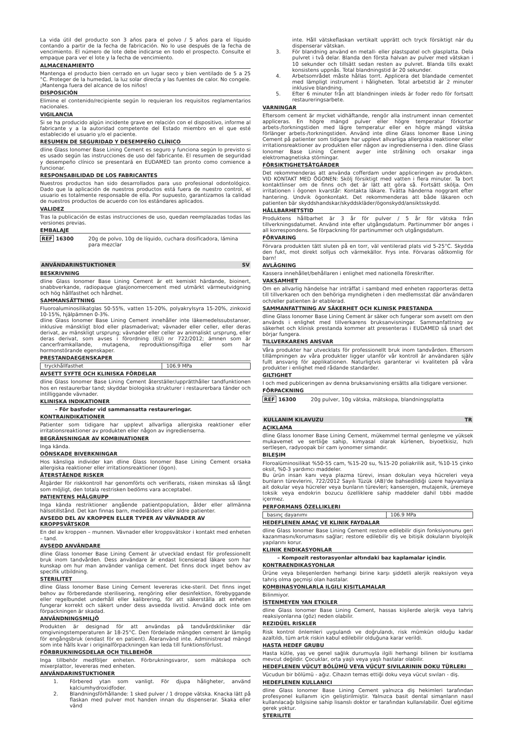La vida útil del producto son 3 años para el polvo / 5 años para el líquido contando a partir de la fecha de fabricación. No lo use después de la fecha de vencimiento. El número de lote debe indicarse en todo el prospecto. Consulte el empaque para ver el lote y la fecha de vencimiento.
ALMACENAMIENTO
Mantenga el producto bien cerrado en un lugar seco y bien ventilado de 5 a 25 °C. Proteger de la humedad, la luz solar directa y las fuentes de calor. No congele. ¡Mantenga fuera del alcance de los niños!
DISPOSICIÓN
Elimine el contenido/recipiente según lo requieran los requisitos reglamentarios nacionales.
VIGILANCIA
Si se ha producido algún incidente grave en relación con el dispositivo, informe al fabricante y a la autoridad competente del Estado miembro en el que esté establecido el usuario y/o el paciente.
RESUMEN DE SEGURIDAD Y DESEMPEÑO CLÍNICO
dline Glass Ionomer Base Lining Cement es seguro y funciona según lo previsto si es usado según las instrucciones de uso del fabricante. El resumen de seguridad y desempeño clínico se presentará en EUDAMED tan pronto como comience a funcionar.
RESPONSABILIDAD DE LOS FABRICANTES
Nuestros productos han sido desarrollados para uso profesional odontológico. Dado que la aplicación de nuestros productos está fuera de nuestro control, el usuario es totalmente responsable de ella. Por supuesto, garantizamos la calidad de nuestros productos de acuerdo con los estándares aplicados.
VALIDEZ
Tras la publicación de estas instrucciones de uso, quedan reemplazadas todas las versiones previas.
EMBALAJE
REF 16300 20g de polvo, 10g de líquido, cuchara dosificadora, lámina para mezclar
ANVÄNDARINSTUKTIONER SV
BESKRIVNING
dline Glass Ionomer Base Lining Cement är ett kemiskt härdande, bioinert, snabbverkande, radiopaque glasjonomercement med utmärkt värmeutvidgning och hög hållfasthet och hårdhet.
SAMMANSÄTTNING
Fluoroaluminosilikatglas 50-55%, vatten 15-20%, polyakrylsyra 15-20%, zinkoxid 10-15%, hjälpämnen 0-3%.
dline Glass Ionomer Base Lining Cement innehåller inte läkemedelssubstanser, inklusive mänskligt blod eller plasmaderivat; vävnader eller celler, eller deras derivat, av mänskligt ursprung; vävnader eller celler av animaliskt ursprung, eller deras derivat, som avses i förordning (EU) nr 722/2012; ämnen som är cancerframkallande, mutagena, reproduktionsgiftiga eller som har hormonstörande egenskaper.
PRESTANDAEGENSKAPER
| tryckhållfasthet | 106.9 MPa |
AVSETT SYFTE OCH KLINISKA FÖRDELAR
dline Glass Ionomer Base Lining Cement återställer/upprätthåller tandfunktionen hos en restaurerbar tand; skyddar biologiska strukturer i restaurerbara tänder och intilliggande vävnader.
KLINISKA INDIKATIONER
– För basfoder vid sammansatta restaureringar.
KONTRAINDIKATIONER
Patienter som tidigare har upplevt allvarliga allergiska reaktioner eller irritationsreaktioner av produkten eller någon av ingredienserna.
BEGRÄNSNINGAR AV KOMBINATIONER
Inga kända.
OÖNSKADE BIVERKNINGAR
Hos känsliga individer kan dline Glass Ionomer Base Lining Cement orsaka allergiska reaktioner eller irritationsreaktioner (ögon).
ÅTERSTÅENDE RISKER
Åtgärder för riskkontroll har genomförts och verifierats, risken minskas så långt som möjligt, den totala restrisken bedöms vara acceptabel.
PATIENTENS MÅLGRUPP
Inga kända restriktioner angående patientpopulation, ålder eller allmänna hälsotillstånd. Det kan finnas barn, medelålders eller äldre patienter.
AVSEDD DEL AV KROPPEN ELLER TYPER AV VÄVNADER AV KROPPSVÄTSKOR
En del av kroppen – munnen. Vävnader eller kroppsvätskor i kontakt med enheten – tand.
AVSEDD ANVÄNDARE
dline Glass Ionomer Base Lining Cement är utvecklad endast för professionellt bruk inom tandvården. Dess användare är endast licensierad läkare som har kunskap om hur man använder vanliga cement. Det finns dock inget behov av specifik utbildning.
STERILITET
dline Glass Ionomer Base Lining Cement levereras icke-steril. Det finns inget behov av förberedande sterilisering, rengöring eller desinfektion, förebyggande eller regelbundet underhåll eller kalibrering, för att säkerställa att enheten fungerar korrekt och säkert under dess avsedda livstid. Använd dock inte om förpackningen är skadad.
ANVÄNDNINGSMILJÖ
Produkten är designad för att användas på tandvårdskliniker där omgivningstemperaturen är 18-25°C. Den fördelade mängden cement är lämplig för engångsbruk (endast för en patient). Återanvänd inte. Administrerad mängd som inte hålls kvar i originalförpackningen kan leda till funktionsförlust.
FÖRBRUKNINGSDELAR OCH TILLBEHÖR
Inga tillbehör medföljer enheten. Förbrukningsvaror, som mätskopa och mixerplattor, levereras med enheten.
ANVÄNDARINSTUKTIONER
1. Förbered ytan som vanligt. För djupa håligheter, använd kalciumhydroxidfoder.
2. Blandningsförhållande: 1 sked pulver / 1 droppe vätska. Knacka lätt på flaskan med pulver mot handen innan du dispenserar. Skaka eller vänd
inte. Håll vätskeflaskan vertikalt upprätt och tryck försiktigt när du dispenserar vätskan.
3. För blandning använd en metall- eller plastspatel och glasplatta. Dela pulvret i två delar. Blanda den första halvan av pulver med vätskan i 10 sekunder och tillsätt sedan resten av pulvret. Blanda tills exakt konsistens uppnås. Total blandningstid är 20 sekunder.
4. Arbetsområdet måste hållas torrt. Applicera det blandade cementet med lämpligt instrument i håligheten. Total arbetstid är 2 minuter inklusive blandning.
5. Efter 6 minuter från att blandningen inleds är foder redo för fortsatt restaureringsarbete.
VARNINGAR
Eftersom cement är mycket vidhäftande, rengör alla instrument innan cementet appliceras. En högre mängd pulver eller högre temperatur förkortar arbets-/torkningstiden med lägre temperatur eller en högre mängd vätska förlänger arbets-/torkningstiden. Använd inte dline Glass Ionomer Base Lining Cement på patienter som tidigare har upplevt allvarliga allergiska reaktioner eller irritationsreaktioner av produkten eller någon av ingredienserna i den. dline Glass Ionomer Base Lining Cement avger inte strålning och orsakar inga elektromagnetiska störningar.
FÖRSIKTIGHETSÅTGÄRDER
Det rekommenderas att använda cofferdam under appliceringen av produkten. VID KONTAKT MED ÖGONEN: Skölj försiktigt med vatten i flera minuter. Ta bort kontaktlinser om de finns och det är lätt att göra så. Fortsätt skölja. Om irritationen i ögonen kvarstår: Kontakta läkare. Tvätta händerna noggrant efter hantering. Undvik ögonkontakt. Det rekommenderas att både läkaren och patienten bär skyddshandskar/skyddskläder/ögonskydd/ansiktsskydd.
HÅLLBARHETSTID
Produktens hållbarhet är 3 år för pulver / 5 år för vätska från tillverkningsdatumet. Använd inte efter utgångsdatum. Partinummer bör anges i all korrespondens. Se förpackning för partinummer och utgångsdatum.
FÖRVARING
Förvara produkten tätt sluten på en torr, väl ventilerad plats vid 5-25°C. Skydda den fukt, mot direkt solljus och värmekällor. Frys inte. Förvaras oåtkomlig för barn!
AVLÄGNING
Kassera innehållet/behållaren i enlighet med nationella föreskrifter.
VAKSAMHET
Om en allvarlig händelse har inträffat i samband med enheten rapporteras detta till tillverkaren och den behöriga myndigheten i den medlemsstat där användaren och/eller patienten är etablerad.
SAMMANFATTNING AV SÄKERHET OCH KLINISK PRESTANDA
dline Glass Ionomer Base Lining Cement är säker och fungerar som avsett om den används i enlighet med tillverkarens bruksanvisningar. Sammanfattning av säkerhet och klinisk prestanda kommer att presenteras i EUDAMED så snart det börjar fungera.
TILLVERKARENS ANSVAR
Våra produkter har utvecklats för professionellt bruk inom tandvården. Eftersom tillämpningen av våra produkter ligger utanför vår kontroll är användaren själv fullt ansvarig för applikationen. Naturligtvis garanterar vi kvaliteten på våra produkter i enlighet med rådande standarder.
GILTIGHET
I och med publiceringen av denna bruksanvisning ersätts alla tidigare versioner.
FÖRPACKNING
REF 16300 20g pulver, 10g vätska, mätskopa, blandningsplatta
KULLANIM KILAVUZU TR
AÇIKLAMA
dline Glass Ionomer Base Lining Cement, mükemmel termal genleşme ve yüksek mukavemet ve sertliğe sahip, kimyasal olarak kürlenen, biyoetkisiz, hızlı sertleşen, radyoopak bir cam iyonomer simandır.
BILEŞIM
Floroalüminosilikat %50-55 cam, %15-20 su, %15-20 poliakrilik asit, %10-15 çinko oksit, %0-3 yardımcı maddeler.
Bu ürün insan kanı veya plazma türevi, insan dokuları veya hücreleri veya bunların türevlerini, 722/2012 Sayılı Tüzük (AB)'de bahsedildiği üzere hayvanlara ait dokular veya hücreler veya bunların türevleri; kanserojen, mutajenik, üremeye toksik veya endokrin bozucu özelliklere sahip maddeler dahil tıbbi madde içermez.
PERFORMANS ÖZELLIKLERI
| basınç dayanımı | 106.9 MPa |
HEDEFLENEN AMAÇ VE KLINIK FAYDALAR
dline Glass Ionomer Base Lining Cement restore edilebilir dişin fonksiyonunu geri kazanmasını/korumasını sağlar; restore edilebilir diş ve bitişik dokuların biyolojik yapılarını korur.
KLINIK ENDIKASYONLAR
– Kompozit restorasyonlar altındaki baz kaplamalar içindir.
KONTRAENDIKASYONLAR
Ürüne veya bileşenlerden herhangi birine karşı şiddetli alerjik reaksiyon veya tahriş olma geçmişi olan hastalar.
KOMBINASYONLARLA ILGILI KISITLAMALAR
Bilinmiyor.
İSTENMEYEN YAN ETKILER
dline Glass Ionomer Base Lining Cement, hassas kişilerde alerjik veya tahriş reaksiyonlarına (göz) neden olabilir.
REZIDÜEL RISKLER
Risk kontrol önlemleri uygulandı ve doğrulandı, risk mümkün olduğu kadar azaltıldı, tüm artık riskin kabul edilebilir olduğuna karar verildi.
HASTA HEDEF GRUBU
Hasta kütle, yaş ve genel sağlık durumuyla ilgili herhangi bilinen bir kısıtlama mevcut değildir. Çocuklar, orta yaşlı veya yaşlı hastalar olabilir.
HEDEFLENEN VÜCUT BÖLÜMÜ VEYA VÜCUT SIVILARININ DOKU TÜRLERI
Vücudun bir bölümü - ağız. Cihazın temas ettiği doku veya vücut sıvıları - diş.
HEDEFLENEN KULLANICI
dline Glass Ionomer Base Lining Cement yalnızca diş hekimleri tarafından profesyonel kullanım için geliştirilmiştir. Yalnızca basit dental simanların nasıl kullanılacağı bilgisine sahip lisanslı doktor er tarafından kullanılabilir. Özel eğitime gerek yoktur.
STERILITE